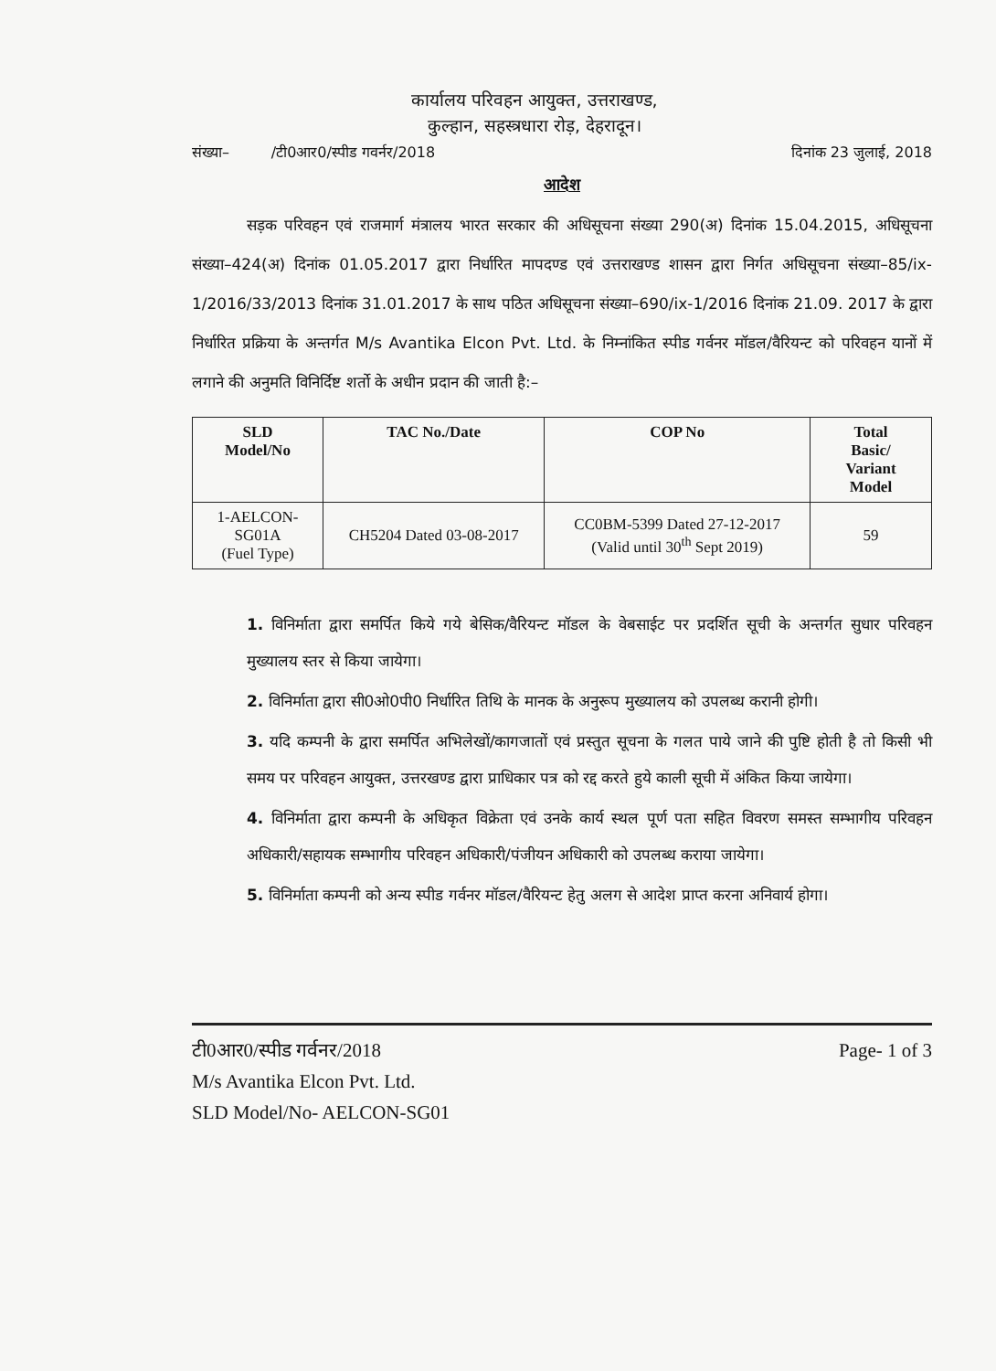कार्यालय परिवहन आयुक्त, उत्तराखण्ड,
कुल्हान, सहस्त्रधारा रोड़, देहरादून।
संख्या– /टी0आर0/स्पीड गवर्नर/2018 दिनांक 23 जुलाई, 2018
आदेश
सड़क परिवहन एवं राजमार्ग मंत्रालय भारत सरकार की अधिसूचना संख्या 290(अ) दिनांक 15.04.2015, अधिसूचना संख्या–424(अ) दिनांक 01.05.2017 द्वारा निर्धारित मापदण्ड एवं उत्तराखण्ड शासन द्वारा निर्गत अधिसूचना संख्या–85/ix-1/2016/33/2013 दिनांक 31.01.2017 के साथ पठित अधिसूचना संख्या–690/ix-1/2016 दिनांक 21.09. 2017 के द्वारा निर्धारित प्रक्रिया के अन्तर्गत M/s Avantika Elcon Pvt. Ltd. के निम्नांकित स्पीड गर्वनर मॉडल/वैरियन्ट को परिवहन यानों में लगाने की अनुमति विनिर्दिष्ट शर्तो के अधीन प्रदान की जाती है:–
| SLD Model/No | TAC No./Date | COP No | Total Basic/ Variant Model |
| --- | --- | --- | --- |
| 1-AELCON- SG01A (Fuel Type) | CH5204 Dated 03-08-2017 | CC0BM-5399 Dated 27-12-2017 (Valid until 30<sup>th</sup> Sept 2019) | 59 |
1. विनिर्माता द्वारा समर्पित किये गये बेसिक/वैरियन्ट मॉडल के वेबसाईट पर प्रदर्शित सूची के अन्तर्गत सुधार परिवहन मुख्यालय स्तर से किया जायेगा।
2. विनिर्माता द्वारा सी0ओ0पी0 निर्धारित तिथि के मानक के अनुरूप मुख्यालय को उपलब्ध करानी होगी।
3. यदि कम्पनी के द्वारा समर्पित अभिलेखों/कागजातों एवं प्रस्तुत सूचना के गलत पाये जाने की पुष्टि होती है तो किसी भी समय पर परिवहन आयुक्त, उत्तरखण्ड द्वारा प्राधिकार पत्र को रद्द करते हुये काली सूची में अंकित किया जायेगा।
4. विनिर्माता द्वारा कम्पनी के अधिकृत विक्रेता एवं उनके कार्य स्थल पूर्ण पता सहित विवरण समस्त सम्भागीय परिवहन अधिकारी/सहायक सम्भागीय परिवहन अधिकारी/पंजीयन अधिकारी को उपलब्ध कराया जायेगा।
5. विनिर्माता कम्पनी को अन्य स्पीड गर्वनर मॉडल/वैरियन्ट हेतु अलग से आदेश प्राप्त करना अनिवार्य होगा।
टी0आर0/स्पीड गर्वनर/2018
M/s Avantika Elcon Pvt. Ltd.
SLD Model/No- AELCON-SG01
Page- 1 of 3